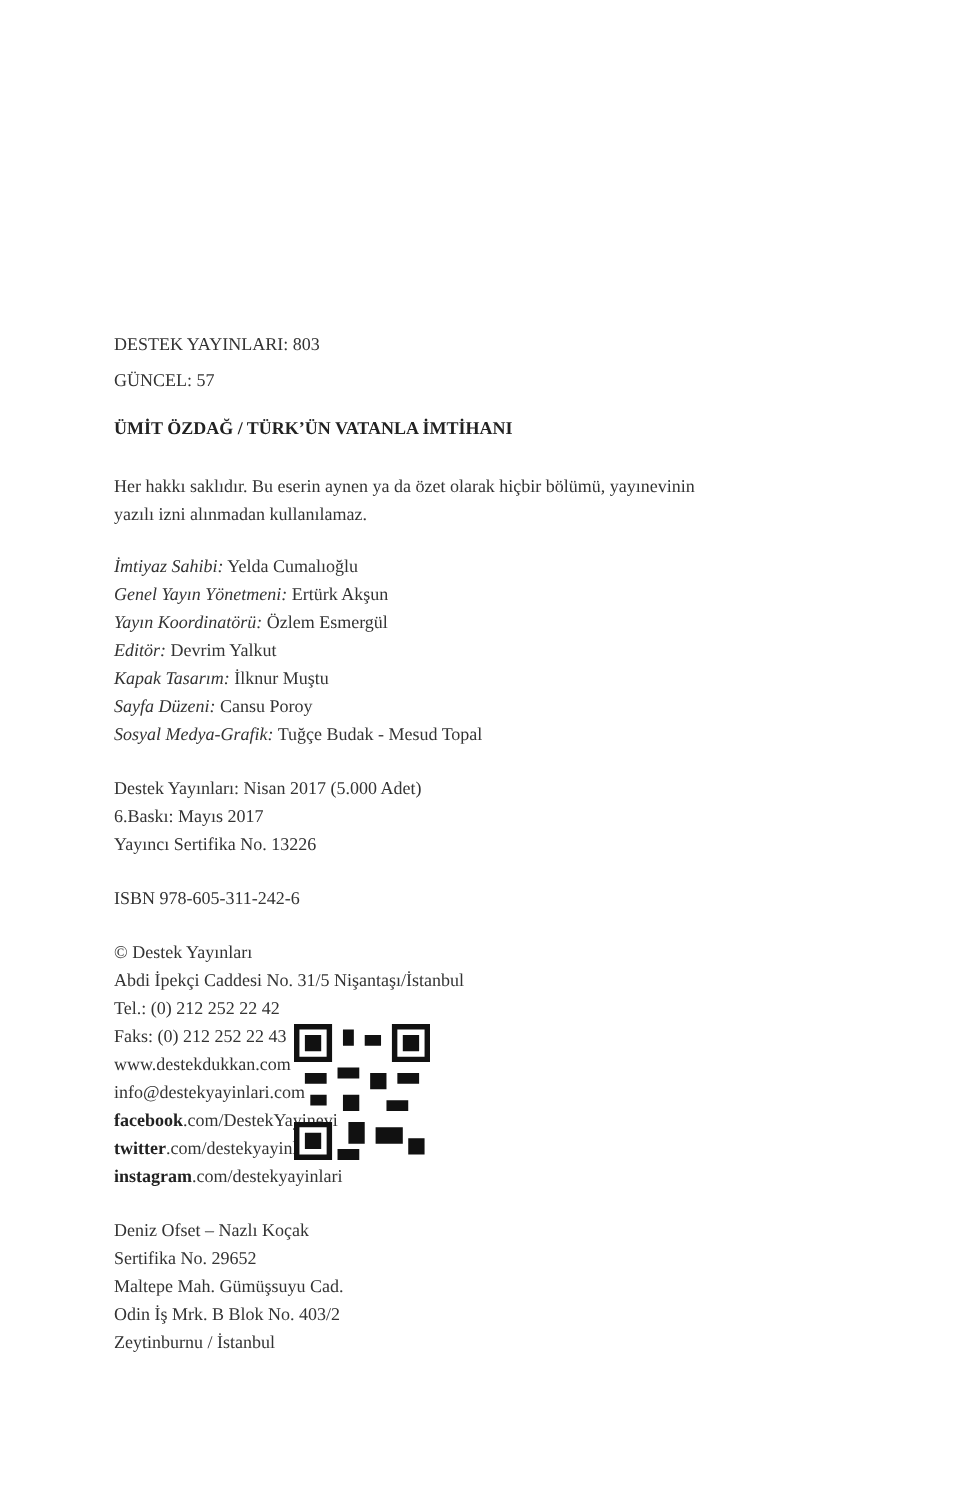DESTEK YAYINLARI: 803
GÜNCEL: 57
ÜMİT ÖZDAĞ / TÜRK’ÜN VATANLA İMTİHANI
Her hakkı saklıdır. Bu eserin aynen ya da özet olarak hiçbir bölümü, yayınevinin
yazılı izni alınmadan kullanılamaz.
İmtiyaz Sahibi: Yelda Cumalıoğlu
Genel Yayın Yönetmeni: Ertürk Akşun
Yayın Koordinatörü: Özlem Esmergül
Editör: Devrim Yalkut
Kapak Tasarım: İlknur Muştu
Sayfa Düzeni: Cansu Poroy
Sosyal Medya-Grafik: Tuğçe Budak - Mesud Topal
Destek Yayınları: Nisan 2017 (5.000 Adet)
6.Baskı: Mayıs 2017
Yayıncı Sertifika No. 13226
ISBN 978-605-311-242-6
© Destek Yayınları
Abdi İpekçi Caddesi No. 31/5 Nişantaşı/İstanbul
Tel.: (0) 212 252 22 42
Faks: (0) 212 252 22 43
www.destekdukkan.com
info@destekyayinlari.com
facebook.com/DestekYayinevi
twitter.com/destekyayinlari
instagram.com/destekyayinlari
Deniz Ofset – Nazlı Koçak
Sertifika No. 29652
Maltepe Mah. Gümüşsuyu Cad.
Odin İş Mrk. B Blok No. 403/2
Zeytinburnu / İstanbul